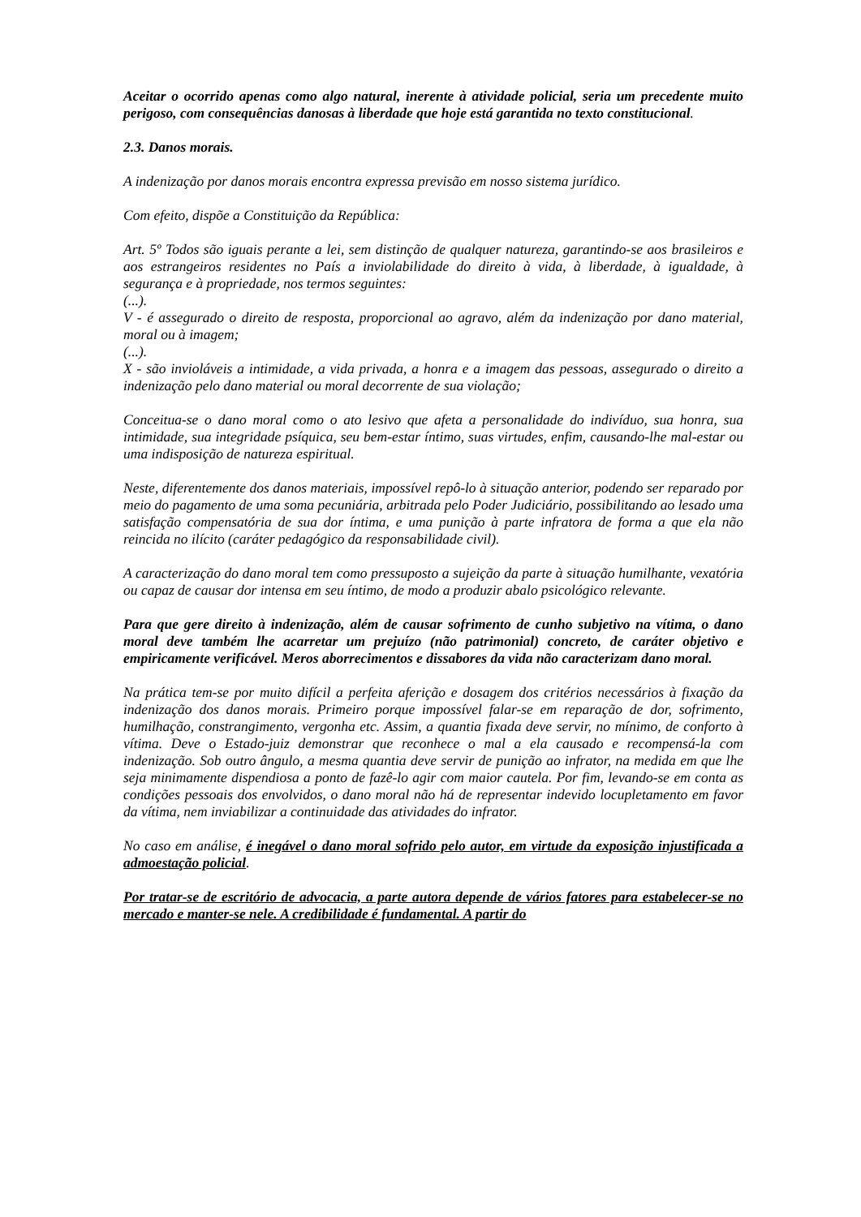Aceitar o ocorrido apenas como algo natural, inerente à atividade policial, seria um precedente muito perigoso, com consequências danosas à liberdade que hoje está garantida no texto constitucional.
2.3. Danos morais.
A indenização por danos morais encontra expressa previsão em nosso sistema jurídico.
Com efeito, dispõe a Constituição da República:
Art. 5º Todos são iguais perante a lei, sem distinção de qualquer natureza, garantindo-se aos brasileiros e aos estrangeiros residentes no País a inviolabilidade do direito à vida, à liberdade, à igualdade, à segurança e à propriedade, nos termos seguintes:
(...).
V - é assegurado o direito de resposta, proporcional ao agravo, além da indenização por dano material, moral ou à imagem;
(...).
X - são invioláveis a intimidade, a vida privada, a honra e a imagem das pessoas, assegurado o direito a indenização pelo dano material ou moral decorrente de sua violação;
Conceitua-se o dano moral como o ato lesivo que afeta a personalidade do indivíduo, sua honra, sua intimidade, sua integridade psíquica, seu bem-estar íntimo, suas virtudes, enfim, causando-lhe mal-estar ou uma indisposição de natureza espiritual.
Neste, diferentemente dos danos materiais, impossível repô-lo à situação anterior, podendo ser reparado por meio do pagamento de uma soma pecuniária, arbitrada pelo Poder Judiciário, possibilitando ao lesado uma satisfação compensatória de sua dor íntima, e uma punição à parte infratora de forma a que ela não reincida no ilícito (caráter pedagógico da responsabilidade civil).
A caracterização do dano moral tem como pressuposto a sujeição da parte à situação humilhante, vexatória ou capaz de causar dor intensa em seu íntimo, de modo a produzir abalo psicológico relevante.
Para que gere direito à indenização, além de causar sofrimento de cunho subjetivo na vítima, o dano moral deve também lhe acarretar um prejuízo (não patrimonial) concreto, de caráter objetivo e empiricamente verificável. Meros aborrecimentos e dissabores da vida não caracterizam dano moral.
Na prática tem-se por muito difícil a perfeita aferição e dosagem dos critérios necessários à fixação da indenização dos danos morais. Primeiro porque impossível falar-se em reparação de dor, sofrimento, humilhação, constrangimento, vergonha etc. Assim, a quantia fixada deve servir, no mínimo, de conforto à vítima. Deve o Estado-juiz demonstrar que reconhece o mal a ela causado e recompensá-la com indenização. Sob outro ângulo, a mesma quantia deve servir de punição ao infrator, na medida em que lhe seja minimamente dispendiosa a ponto de fazê-lo agir com maior cautela. Por fim, levando-se em conta as condições pessoais dos envolvidos, o dano moral não há de representar indevido locupletamento em favor da vítima, nem inviabilizar a continuidade das atividades do infrator.
No caso em análise, é inegável o dano moral sofrido pelo autor, em virtude da exposição injustificada a admoestação policial.
Por tratar-se de escritório de advocacia, a parte autora depende de vários fatores para estabelecer-se no mercado e manter-se nele. A credibilidade é fundamental. A partir do